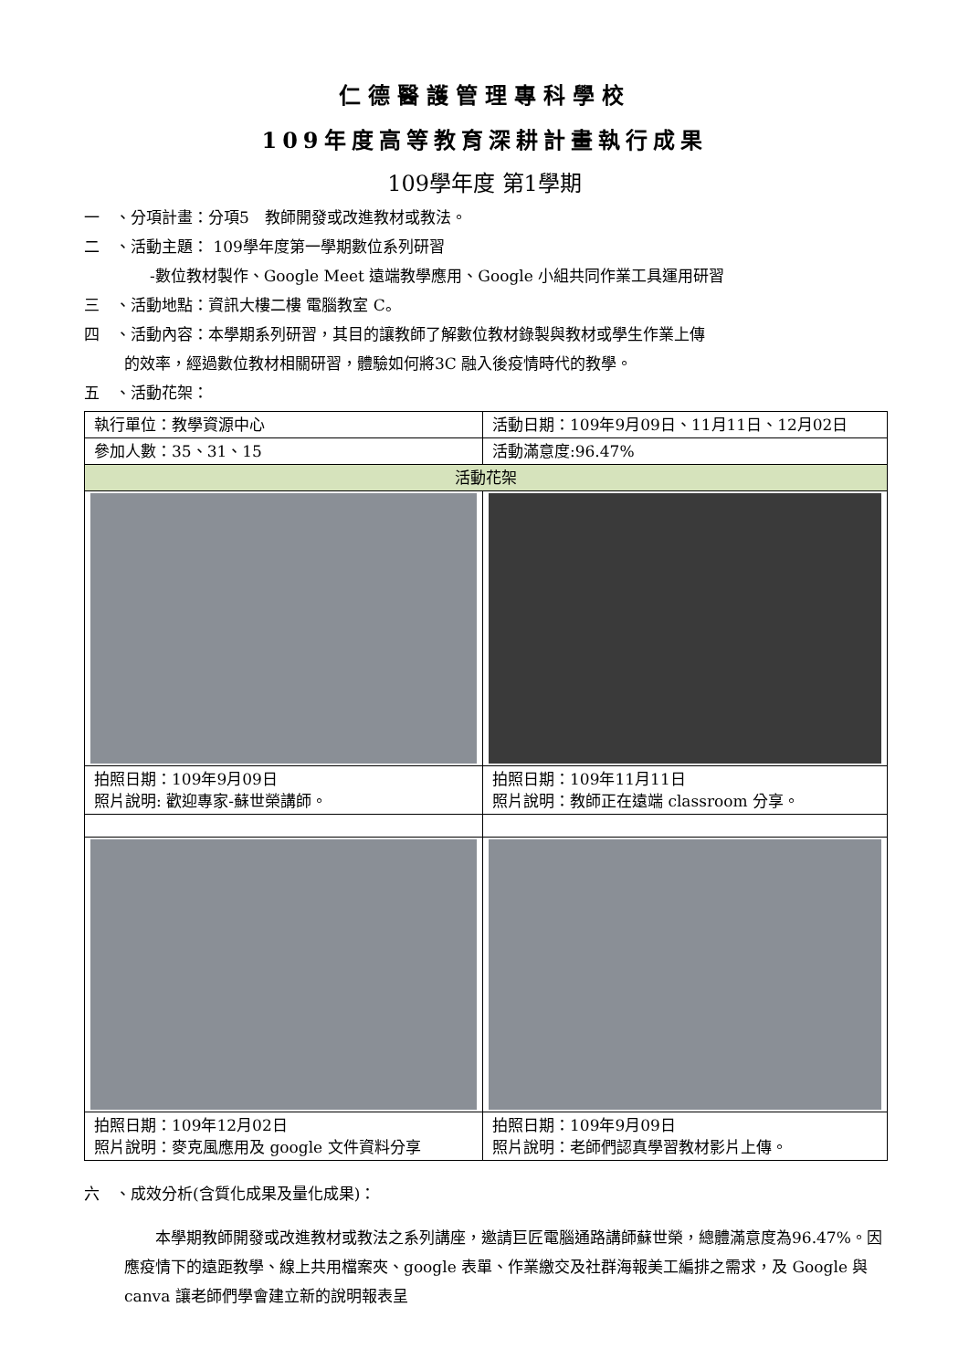仁德醫護管理專科學校
109年度高等教育深耕計畫執行成果
109學年度 第1學期
一　、分項計畫：分項5　教師開發或改進教材或教法。
二　、活動主題： 109學年度第一學期數位系列研習
-數位教材製作、Google Meet 遠端教學應用、Google 小組共同作業工具運用研習
三　、活動地點：資訊大樓二樓 電腦教室 C。
四　、活動內容：本學期系列研習，其目的讓教師了解數位教材錄製與教材或學生作業上傳
的效率，經過數位教材相關研習，體驗如何將3C 融入後疫情時代的教學。
五　、活動花架：
| 執行單位：教學資源中心 | 活動日期：109年9月09日、11月11日、12月02日 |
| 參加人數：35、31、15 | 活動滿意度:96.47% |
| 活動花架 | |
| 拍照日期：109年9月09日 照片說明: 歡迎專家-蘇世榮講師。 | 拍照日期：109年11月11日 照片說明：教師正在遠端 classroom 分享。 |
| 拍照日期：109年12月02日 照片說明：麥克風應用及 google 文件資料分享 | 拍照日期：109年9月09日 照片說明：老師們認真學習教材影片上傳。 |
六　、成效分析(含質化成果及量化成果)：
本學期教師開發或改進教材或教法之系列講座，邀請巨匠電腦通路講師蘇世榮，總體滿意度為96.47%。因應疫情下的遠距教學、線上共用檔案夾、google 表單、作業繳交及社群海報美工編排之需求，及 Google 與 canva 讓老師們學會建立新的說明報表呈